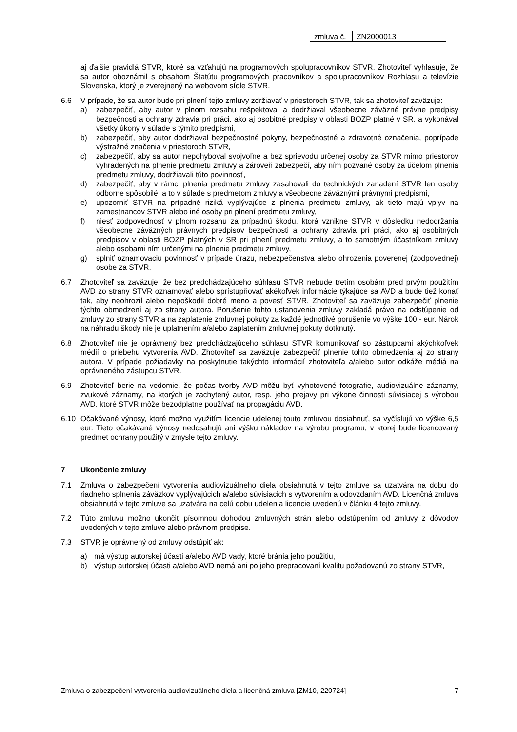| zmluva č. | ZN2000013 |
aj ďalšie pravidlá STVR, ktoré sa vzťahujú na programových spolupracovníkov STVR. Zhotoviteľ vyhlasuje, že sa autor oboznámil s obsahom Štatútu programových pracovníkov a spolupracovníkov Rozhlasu a televízie Slovenska, ktorý je zverejnený na webovom sídle STVR.
6.6 V prípade, že sa autor bude pri plnení tejto zmluvy zdržiavať v priestoroch STVR, tak sa zhotoviteľ zaväzuje:
a) zabezpečiť, aby autor v plnom rozsahu rešpektoval a dodržiaval všeobecne záväzné právne predpisy bezpečnosti a ochrany zdravia pri práci, ako aj osobitné predpisy v oblasti BOZP platné v SR, a vykonával všetky úkony v súlade s týmito predpismi,
b) zabezpečiť, aby autor dodržiaval bezpečnostné pokyny, bezpečnostné a zdravotné označenia, poprípade výstražné značenia v priestoroch STVR,
c) zabezpečiť, aby sa autor nepohyboval svojvoľne a bez sprievodu určenej osoby za STVR mimo priestorov vyhradených na plnenie predmetu zmluvy a zároveň zabezpečí, aby ním pozvané osoby za účelom plnenia predmetu zmluvy, dodržiavali túto povinnosť,
d) zabezpečiť, aby v rámci plnenia predmetu zmluvy zasahovali do technických zariadení STVR len osoby odborne spôsobilé, a to v súlade s predmetom zmluvy a všeobecne záväznými právnymi predpismi,
e) upozorniť STVR na prípadné riziká vyplývajúce z plnenia predmetu zmluvy, ak tieto majú vplyv na zamestnancov STVR alebo iné osoby pri plnení predmetu zmluvy,
f) niesť zodpovednosť v plnom rozsahu za prípadnú škodu, ktorá vznikne STVR v dôsledku nedodržania všeobecne záväzných právnych predpisov bezpečnosti a ochrany zdravia pri práci, ako aj osobitných predpisov v oblasti BOZP platných v SR pri plnení predmetu zmluvy, a to samotným účastníkom zmluvy alebo osobami ním určenými na plnenie predmetu zmluvy,
g) splniť oznamovaciu povinnosť v prípade úrazu, nebezpečenstva alebo ohrozenia poverenej (zodpovednej) osobe za STVR.
6.7 Zhotoviteľ sa zaväzuje, že bez predchádzajúceho súhlasu STVR nebude tretím osobám pred prvým použitím AVD zo strany STVR oznamovať alebo sprístupňovať akékoľvek informácie týkajúce sa AVD a bude tiež konať tak, aby neohrozil alebo nepoškodil dobré meno a povesť STVR. Zhotoviteľ sa zaväzuje zabezpečiť plnenie týchto obmedzení aj zo strany autora. Porušenie tohto ustanovenia zmluvy zakladá právo na odstúpenie od zmluvy zo strany STVR a na zaplatenie zmluvnej pokuty za každé jednotlivé porušenie vo výške 100,- eur. Nárok na náhradu škody nie je uplatnením a/alebo zaplatením zmluvnej pokuty dotknutý.
6.8 Zhotoviteľ nie je oprávnený bez predchádzajúceho súhlasu STVR komunikovať so zástupcami akýchkoľvek médií o priebehu vytvorenia AVD. Zhotoviteľ sa zaväzuje zabezpečiť plnenie tohto obmedzenia aj zo strany autora. V prípade požiadavky na poskytnutie takýchto informácií zhotoviteľa a/alebo autor odkáže médiá na oprávneného zástupcu STVR.
6.9 Zhotoviteľ berie na vedomie, že počas tvorby AVD môžu byť vyhotovené fotografie, audiovizuálne záznamy, zvukové záznamy, na ktorých je zachytený autor, resp. jeho prejavy pri výkone činnosti súvisiacej s výrobou AVD, ktoré STVR môže bezodplatne používať na propagáciu AVD.
6.10 Očakávané výnosy, ktoré možno využitím licencie udelenej touto zmluvou dosiahnuť, sa vyčíslujú vo výške 6,5 eur. Tieto očakávané výnosy nedosahujú ani výšku nákladov na výrobu programu, v ktorej bude licencovaný predmet ochrany použitý v zmysle tejto zmluvy.
7 Ukončenie zmluvy
7.1 Zmluva o zabezpečení vytvorenia audiovizuálneho diela obsiahnutá v tejto zmluve sa uzatvára na dobu do riadneho splnenia záväzkov vyplývajúcich a/alebo súvisiacich s vytvorením a odovzdaním AVD. Licenčná zmluva obsiahnutá v tejto zmluve sa uzatvára na celú dobu udelenia licencie uvedenú v článku 4 tejto zmluvy.
7.2 Túto zmluvu možno ukončiť písomnou dohodou zmluvných strán alebo odstúpením od zmluvy z dôvodov uvedených v tejto zmluve alebo právnom predpise.
7.3 STVR je oprávnený od zmluvy odstúpiť ak:
a) má výstup autorskej účasti a/alebo AVD vady, ktoré bránia jeho použitiu,
b) výstup autorskej účasti a/alebo AVD nemá ani po jeho prepracovaní kvalitu požadovanú zo strany STVR,
Zmluva o zabezpečení vytvorenia audiovizuálneho diela a licenčná zmluva [ZM10, 220724] 7